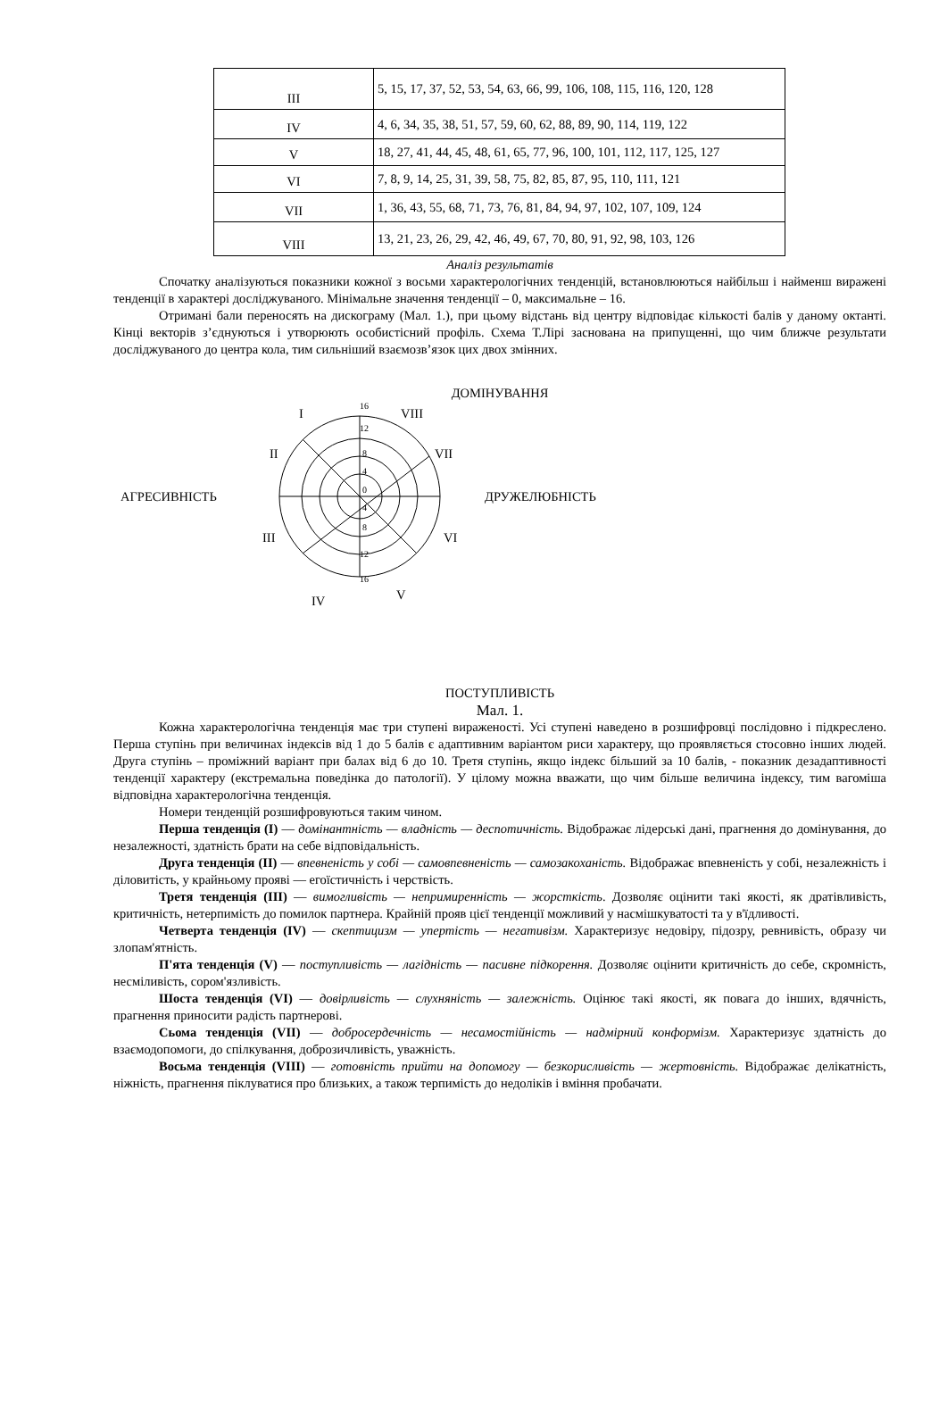| III | 5, 15, 17, 37, 52, 53, 54, 63, 66, 99, 106, 108, 115, 116, 120, 128 |
| IV | 4, 6, 34, 35, 38, 51, 57, 59, 60, 62, 88, 89, 90, 114, 119, 122 |
| V | 18, 27, 41, 44, 45, 48, 61, 65, 77, 96, 100, 101, 112, 117, 125, 127 |
| VI | 7, 8, 9, 14, 25, 31, 39, 58, 75, 82, 85, 87, 95, 110, 111, 121 |
| VII | 1, 36, 43, 55, 68, 71, 73, 76, 81, 84, 94, 97, 102, 107, 109, 124 |
| VIII | 13, 21, 23, 26, 29, 42, 46, 49, 67, 70, 80, 91, 92, 98, 103, 126 |
Аналіз результатів
Спочатку аналізуються показники кожної з восьми характерологічних тенденцій, встановлюються найбільш і найменш виражені тенденції в характері досліджуваного. Мінімальне значення тенденції – 0, максимальне – 16.
Отримані бали переносять на дискограму (Мал. 1.), при цьому відстань від центру відповідає кількості балів у даному октанті. Кінці векторів з’єднуються і утворюють особистісний профіль. Схема Т.Лірі заснована на припущенні, що чим ближче результати досліджуваного до центра кола, тим сильніший взаємозв’язок цих двох змінних.
ДОМІНУВАННЯ
АГРЕСИВНІСТЬ ДРУЖЕЛЮБНІСТЬ
I VIII
II VII
III VI
IV V
16
12
8
4
0
4
8
12
16
ПОСТУПЛИВІСТЬ
Мал. 1.
Кожна характерологічна тенденція має три ступені вираженості. Усі ступені наведено в розшифровці послідовно і підкреслено. Перша ступінь при величинах індексів від 1 до 5 балів є адаптивним варіантом риси характеру, що проявляється стосовно інших людей. Друга ступінь – проміжний варіант при балах від 6 до 10. Третя ступінь, якщо індекс більший за 10 балів, - показник дезадаптивності тенденції характеру (екстремальна поведінка до патології). У цілому можна вважати, що чим більше величина індексу, тим вагоміша відповідна характерологічна тенденція.
Номери тенденцій розшифровуються таким чином.
Перша тенденція (I) — домінантність — владність — деспотичність. Відображає лідерські дані, прагнення до домінування, до незалежності, здатність брати на себе відповідальність.
Друга тенденція (II) — впевненість у собі — самовпевненість — самозакоханість. Відображає впевненість у собі, незалежність і діловитість, у крайньому прояві — егоїстичність і черствість.
Третя тенденція (III) — вимогливість — непримиренність — жорсткість. Дозволяє оцінити такі якості, як дратівливість, критичність, нетерпимість до помилок партнера. Крайній прояв цієї тенденції можливий у насмішкуватості та у в'їдливості.
Четверта тенденція (IV) — скептицизм — упертість — негативізм. Характеризує недовіру, підозру, ревнивість, образу чи злопам'ятність.
П'ята тенденція (V) — поступливість — лагідність — пасивне підкорення. Дозволяє оцінити критичність до себе, скромність, несміливість, сором'язливість.
Шоста тенденція (VI) — довірливість — слухняність — залежність. Оцінює такі якості, як повага до інших, вдячність, прагнення приносити радість партнерові.
Сьома тенденція (VII) — добросердечність — несамостійність — надмірний конформізм. Характеризує здатність до взаємодопомоги, до спілкування, доброзичливість, уважність.
Восьма тенденція (VIII) — готовність прийти на допомогу — безкорисливість — жертовність. Відображає делікатність, ніжність, прагнення піклуватися про близьких, а також терпимість до недоліків і вміння пробачати.